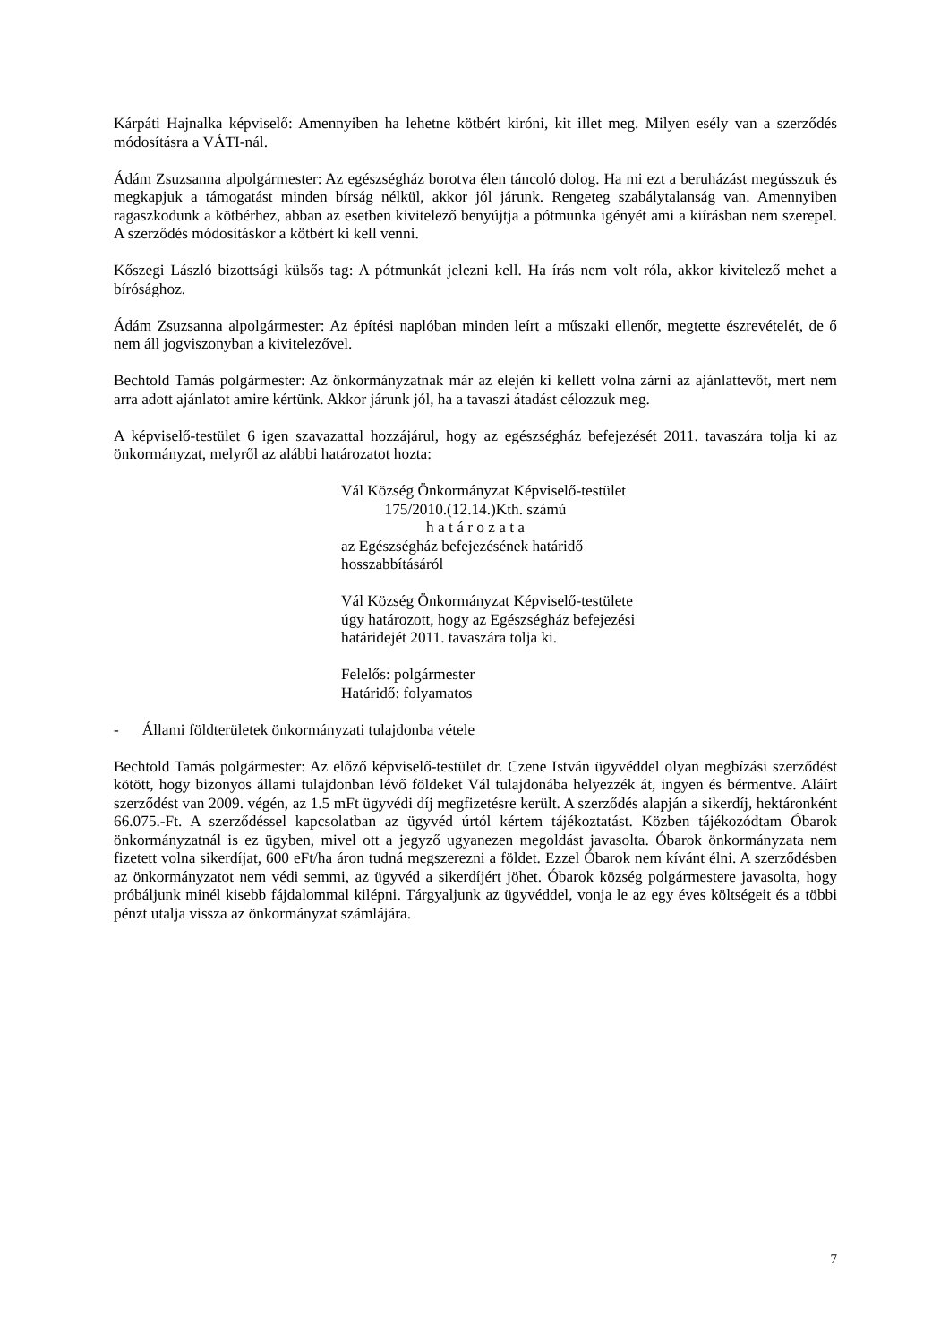Kárpáti Hajnalka képviselő: Amennyiben ha lehetne kötbért kiróni, kit illet meg. Milyen esély van a szerződés módosításra a VÁTI-nál.
Ádám Zsuzsanna alpolgármester: Az egészségház borotva élen táncoló dolog. Ha mi ezt a beruházást megússzuk és megkapjuk a támogatást minden bírság nélkül, akkor jól járunk. Rengeteg szabálytalanság van. Amennyiben ragaszkodunk a kötbérhez, abban az esetben kivitelező benyújtja a pótmunka igényét ami a kiírásban nem szerepel. A szerződés módosításkor a kötbért ki kell venni.
Kőszegi László bizottsági külsős tag: A pótmunkát jelezni kell. Ha írás nem volt róla, akkor kivitelező mehet a bírósághoz.
Ádám Zsuzsanna alpolgármester: Az építési naplóban minden leírt a műszaki ellenőr, megtette észrevételét, de ő nem áll jogviszonyban a kivitelezővel.
Bechtold Tamás polgármester: Az önkormányzatnak már az elején ki kellett volna zárni az ajánlattevőt, mert nem arra adott ajánlatot amire kértünk. Akkor járunk jól, ha a tavaszi átadást célozzuk meg.
A képviselő-testület 6 igen szavazattal hozzájárul, hogy az egészségház befejezését 2011. tavaszára tolja ki az önkormányzat, melyről az alábbi határozatot hozta:
Vál Község Önkormányzat Képviselő-testület
175/2010.(12.14.)Kth. számú
h a t á r o z a t a
az Egészségház befejezésének határidő
hosszabbítás­áról
Vál Község Önkormányzat Képviselő-testülete
úgy határozott, hogy az Egészségház befejezési
határidejét 2011. tavaszára tolja ki.
Felelős: polgármester
Határidő: folyamatos
- Állami földterületek önkormányzati tulajdonba vétele
Bechtold Tamás polgármester: Az előző képviselő-testület dr. Czene István ügyvéddel olyan megbízási szerződést kötött, hogy bizonyos állami tulajdonban lévő földeket Vál tulajdonába helyezzék át, ingyen és bérmentve. Aláírt szerződést van 2009. végén, az 1.5 mFt ügyvédi díj megfizetésre került. A szerződés alapján a sikerdíj, hektáronként 66.075.-Ft. A szerződéssel kapcsolatban az ügyvéd úrtól kértem tájékoztatást. Közben tájékozódtam Óbarok önkormányzatnál is ez ügyben, mivel ott a jegyző ugyanezen megoldást javasolta. Óbarok önkormányzata nem fizetett volna sikerdíjat, 600 eFt/ha áron tudná megszerezni a földet. Ezzel Óbarok nem kívánt élni. A szerződésben az önkormányzatot nem védi semmi, az ügyvéd a sikerdíjért jöhet. Óbarok község polgármestere javasolta, hogy próbáljunk minél kisebb fájdalommal kilépni. Tárgyaljunk az ügyvéddel, vonja le az egy éves költségeit és a többi pénzt utalja vissza az önkormányzat számlájára.
7